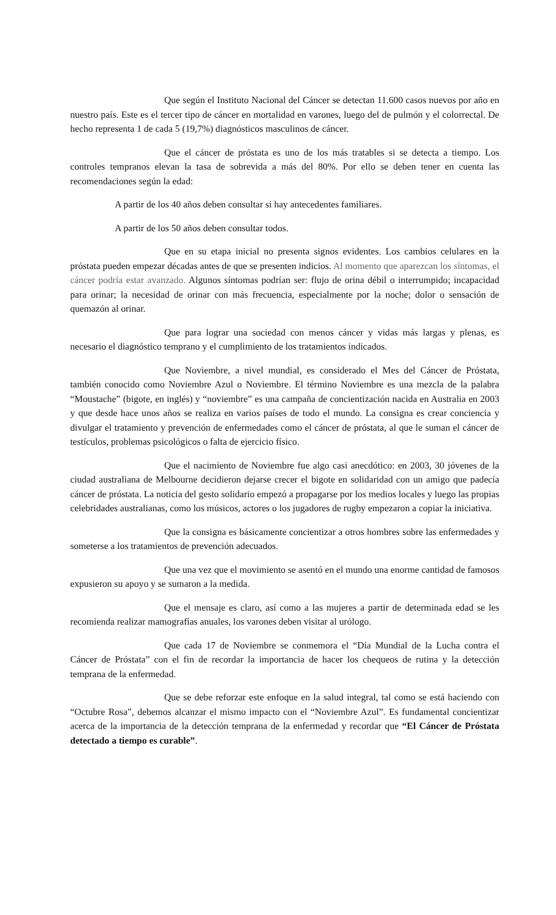Que según el Instituto Nacional del Cáncer se detectan 11.600 casos nuevos por año en nuestro país. Este es el tercer tipo de cáncer en mortalidad en varones, luego del de pulmón y el colorrectal. De hecho representa 1 de cada 5 (19,7%) diagnósticos masculinos de cáncer.
Que el cáncer de próstata es uno de los más tratables si se detecta a tiempo. Los controles tempranos elevan la tasa de sobrevida a más del 80%. Por ello se deben tener en cuenta las recomendaciones según la edad:
A partir de los 40 años deben consultar si hay antecedentes familiares.
A partir de los 50 años deben consultar todos.
Que en su etapa inicial no presenta signos evidentes. Los cambios celulares en la próstata pueden empezar décadas antes de que se presenten indicios. Al momento que aparezcan los síntomas, el cáncer podría estar avanzado. Algunos síntomas podrían ser: flujo de orina débil o interrumpido; incapacidad para orinar; la necesidad de orinar con más frecuencia, especialmente por la noche; dolor o sensación de quemazón al orinar.
Que para lograr una sociedad con menos cáncer y vidas más largas y plenas, es necesario el diagnóstico temprano y el cumplimiento de los tratamientos indicados.
Que Noviembre, a nivel mundial, es considerado el Mes del Cáncer de Próstata, también conocido como Noviembre Azul o Noviembre. El término Noviembre es una mezcla de la palabra “Moustache” (bigote, en inglés) y “noviembre” es una campaña de concientización nacida en Australia en 2003 y que desde hace unos años se realiza en varios países de todo el mundo. La consigna es crear conciencia y divulgar el tratamiento y prevención de enfermedades como el cáncer de próstata, al que le suman el cáncer de testículos, problemas psicológicos o falta de ejercicio físico.
Que el nacimiento de Noviembre fue algo casi anecdótico: en 2003, 30 jóvenes de la ciudad australiana de Melbourne decidieron dejarse crecer el bigote en solidaridad con un amigo que padecía cáncer de próstata. La noticia del gesto solidario empezó a propagarse por los medios locales y luego las propias celebridades australianas, como los músicos, actores o los jugadores de rugby empezaron a copiar la iniciativa.
Que la consigna es básicamente concientizar a otros hombres sobre las enfermedades y someterse a los tratamientos de prevención adecuados.
Que una vez que el movimiento se asentó en el mundo una enorme cantidad de famosos expusieron su apoyo y se sumaron a la medida.
Que el mensaje es claro, así como a las mujeres a partir de determinada edad se les recomienda realizar mamografías anuales, los varones deben visitar al urólogo.
Que cada 17 de Noviembre se conmemora el “Día Mundial de la Lucha contra el Cáncer de Próstata” con el fin de recordar la importancia de hacer los chequeos de rutina y la detección temprana de la enfermedad.
Que se debe reforzar este enfoque en la salud integral, tal como se está haciendo con “Octubre Rosa”, debemos alcanzar el mismo impacto con el “Noviembre Azul”. Es fundamental concientizar acerca de la importancia de la detección temprana de la enfermedad y recordar que “El Cáncer de Próstata detectado a tiempo es curable”.